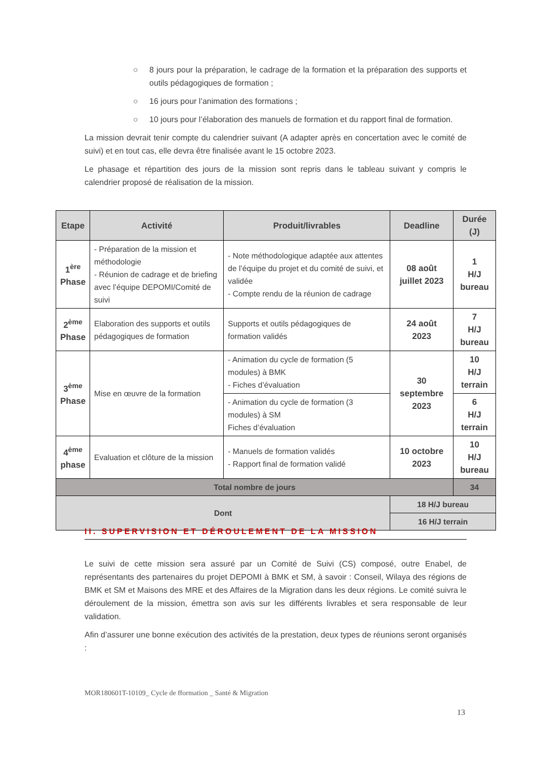○ 8 jours pour la préparation, le cadrage de la formation et la préparation des supports et outils pédagogiques de formation ;
○ 16 jours pour l’animation des formations ;
○ 10 jours pour l’élaboration des manuels de formation et du rapport final de formation.
La mission devrait tenir compte du calendrier suivant (A adapter après en concertation avec le comité de suivi) et en tout cas, elle devra être finalisée avant le 15 octobre 2023.
Le phasage et répartition des jours de la mission sont repris dans le tableau suivant y compris le calendrier proposé de réalisation de la mission.
| Etape | Activité | Produit/livrables | Deadline | Durée (J) |
| --- | --- | --- | --- | --- |
| 1<sup>ère</sup> Phase | - Préparation de la mission et méthodologie - Réunion de cadrage et de briefing avec l’équipe DEPOMI/Comité de suivi | - Note méthodologique adaptée aux attentes de l’équipe du projet et du comité de suivi, et validée - Compte rendu de la réunion de cadrage | 08 août juillet 2023 | 1 H/J bureau |
| 2<sup>ème</sup> Phase | Elaboration des supports et outils pédagogiques de formation | Supports et outils pédagogiques de formation validés | 24 août 2023 | 7 H/J bureau |
| 3<sup>ème</sup> Phase | Mise en œuvre de la formation | - Animation du cycle de formation (5 modules) à BMK - Fiches d’évaluation | 30 septembre 2023 | 10 H/J terrain |
| | | - Animation du cycle de formation (3 modules) à SM Fiches d’évaluation | | 6 H/J terrain |
| 4<sup>ème</sup> phase | Evaluation et clôture de la mission | - Manuels de formation validés - Rapport final de formation validé | 10 octobre 2023 | 10 H/J bureau |
| Total nombre de jours | | | | 34 |
| Dont | | | 18 H/J bureau | |
| | | | 16 H/J terrain | |
II. SUPERVISION ET DÉROULEMENT DE LA MISSION
Le suivi de cette mission sera assuré par un Comité de Suivi (CS) composé, outre Enabel, de représentants des partenaires du projet DEPOMI à BMK et SM, à savoir : Conseil, Wilaya des régions de BMK et SM et Maisons des MRE et des Affaires de la Migration dans les deux régions. Le comité suivra le déroulement de la mission, émettra son avis sur les différents livrables et sera responsable de leur validation.
Afin d’assurer une bonne exécution des activités de la prestation, deux types de réunions seront organisés :
MOR180601T-10109_ Cycle de fformation _ Santé & Migration
13